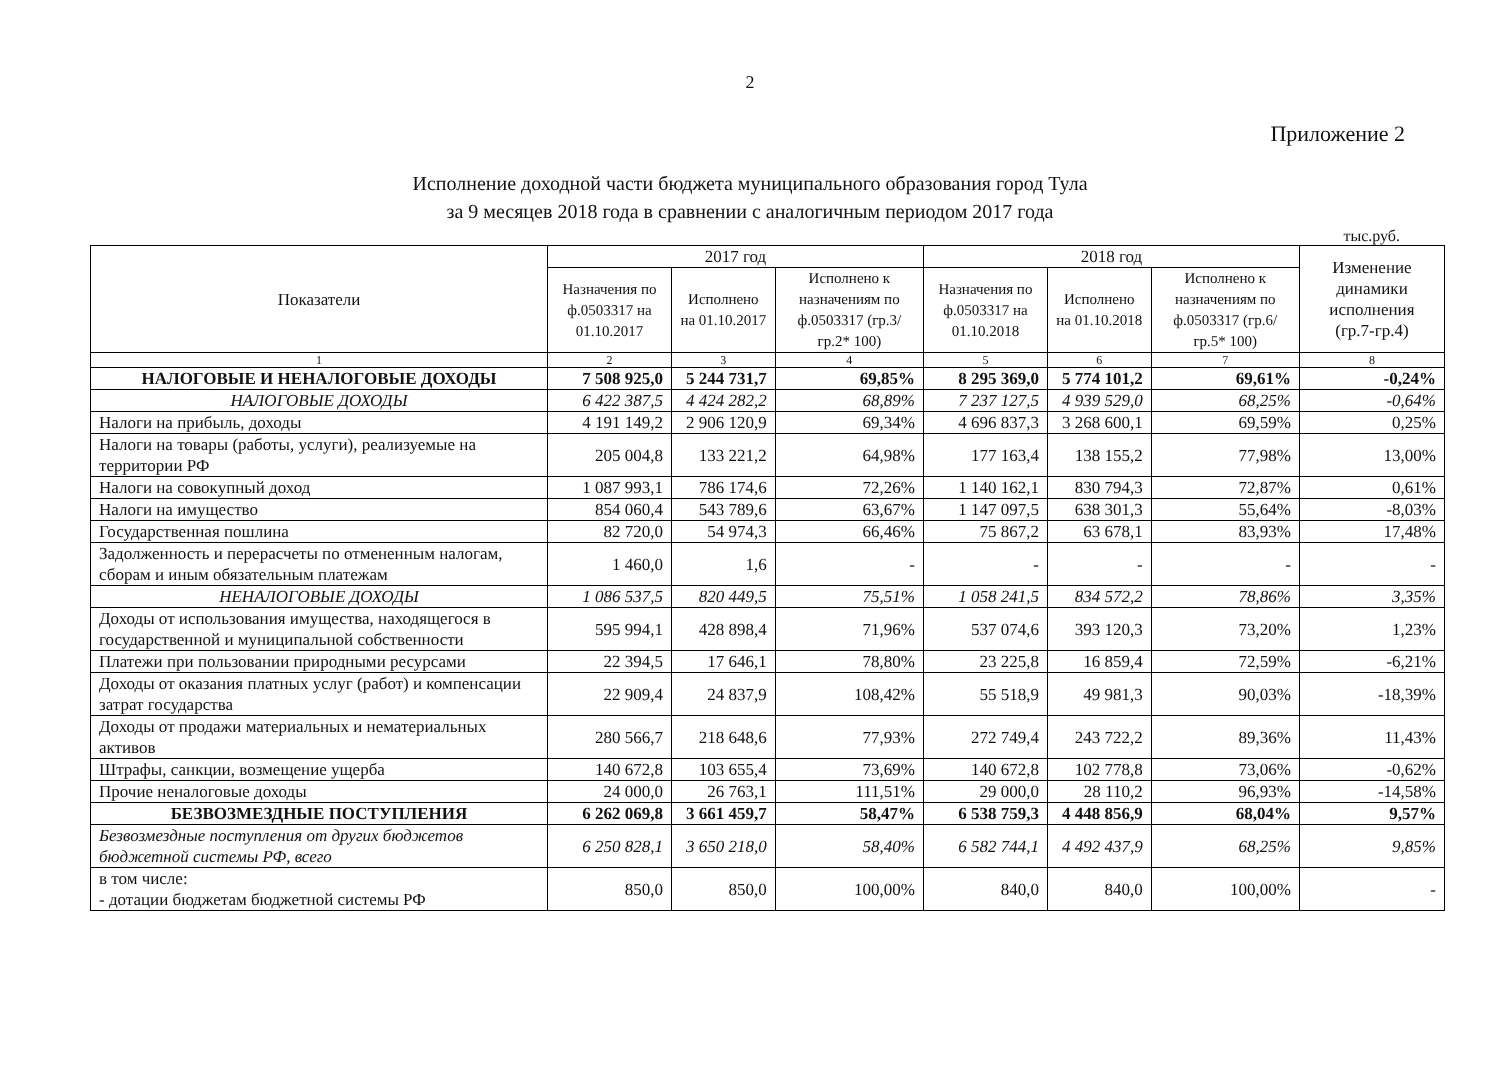2
Приложение 2
Исполнение доходной части бюджета муниципального образования город Тула
за 9 месяцев 2018 года в сравнении с аналогичным периодом 2017 года
тыс.руб.
| Показатели | 2017 год | | | 2018 год | | | Изменение динамики исполнения (гр.7-гр.4) |
| --- | --- | --- | --- | --- | --- | --- | --- |
| | Назначения по ф.0503317 на 01.10.2017 | Исполнено на 01.10.2017 | Исполнено к назначениям по ф.0503317 (гр.3/гр.2* 100) | Назначения по ф.0503317 на 01.10.2018 | Исполнено на 01.10.2018 | Исполнено к назначениям по ф.0503317 (гр.6/гр.5* 100) | |
| 1 | 2 | 3 | 4 | 5 | 6 | 7 | 8 |
| НАЛОГОВЫЕ И НЕНАЛОГОВЫЕ ДОХОДЫ | 7 508 925,0 | 5 244 731,7 | 69,85% | 8 295 369,0 | 5 774 101,2 | 69,61% | -0,24% |
| НАЛОГОВЫЕ ДОХОДЫ | 6 422 387,5 | 4 424 282,2 | 68,89% | 7 237 127,5 | 4 939 529,0 | 68,25% | -0,64% |
| Налоги на прибыль, доходы | 4 191 149,2 | 2 906 120,9 | 69,34% | 4 696 837,3 | 3 268 600,1 | 69,59% | 0,25% |
| Налоги на товары (работы, услуги), реализуемые на территории РФ | 205 004,8 | 133 221,2 | 64,98% | 177 163,4 | 138 155,2 | 77,98% | 13,00% |
| Налоги на совокупный доход | 1 087 993,1 | 786 174,6 | 72,26% | 1 140 162,1 | 830 794,3 | 72,87% | 0,61% |
| Налоги на имущество | 854 060,4 | 543 789,6 | 63,67% | 1 147 097,5 | 638 301,3 | 55,64% | -8,03% |
| Государственная пошлина | 82 720,0 | 54 974,3 | 66,46% | 75 867,2 | 63 678,1 | 83,93% | 17,48% |
| Задолженность и перерасчеты по отмененным налогам, сборам и иным обязательным платежам | 1 460,0 | 1,6 | - | - | - | - | - |
| НЕНАЛОГОВЫЕ ДОХОДЫ | 1 086 537,5 | 820 449,5 | 75,51% | 1 058 241,5 | 834 572,2 | 78,86% | 3,35% |
| Доходы от использования имущества, находящегося в государственной и муниципальной собственности | 595 994,1 | 428 898,4 | 71,96% | 537 074,6 | 393 120,3 | 73,20% | 1,23% |
| Платежи при пользовании природными ресурсами | 22 394,5 | 17 646,1 | 78,80% | 23 225,8 | 16 859,4 | 72,59% | -6,21% |
| Доходы от оказания платных услуг (работ) и компенсации затрат государства | 22 909,4 | 24 837,9 | 108,42% | 55 518,9 | 49 981,3 | 90,03% | -18,39% |
| Доходы от продажи материальных и нематериальных активов | 280 566,7 | 218 648,6 | 77,93% | 272 749,4 | 243 722,2 | 89,36% | 11,43% |
| Штрафы, санкции, возмещение ущерба | 140 672,8 | 103 655,4 | 73,69% | 140 672,8 | 102 778,8 | 73,06% | -0,62% |
| Прочие неналоговые доходы | 24 000,0 | 26 763,1 | 111,51% | 29 000,0 | 28 110,2 | 96,93% | -14,58% |
| БЕЗВОЗМЕЗДНЫЕ ПОСТУПЛЕНИЯ | 6 262 069,8 | 3 661 459,7 | 58,47% | 6 538 759,3 | 4 448 856,9 | 68,04% | 9,57% |
| Безвозмездные поступления от других бюджетов бюджетной системы РФ, всего | 6 250 828,1 | 3 650 218,0 | 58,40% | 6 582 744,1 | 4 492 437,9 | 68,25% | 9,85% |
| в том числе: - дотации бюджетам бюджетной системы РФ | 850,0 | 850,0 | 100,00% | 840,0 | 840,0 | 100,00% | - |